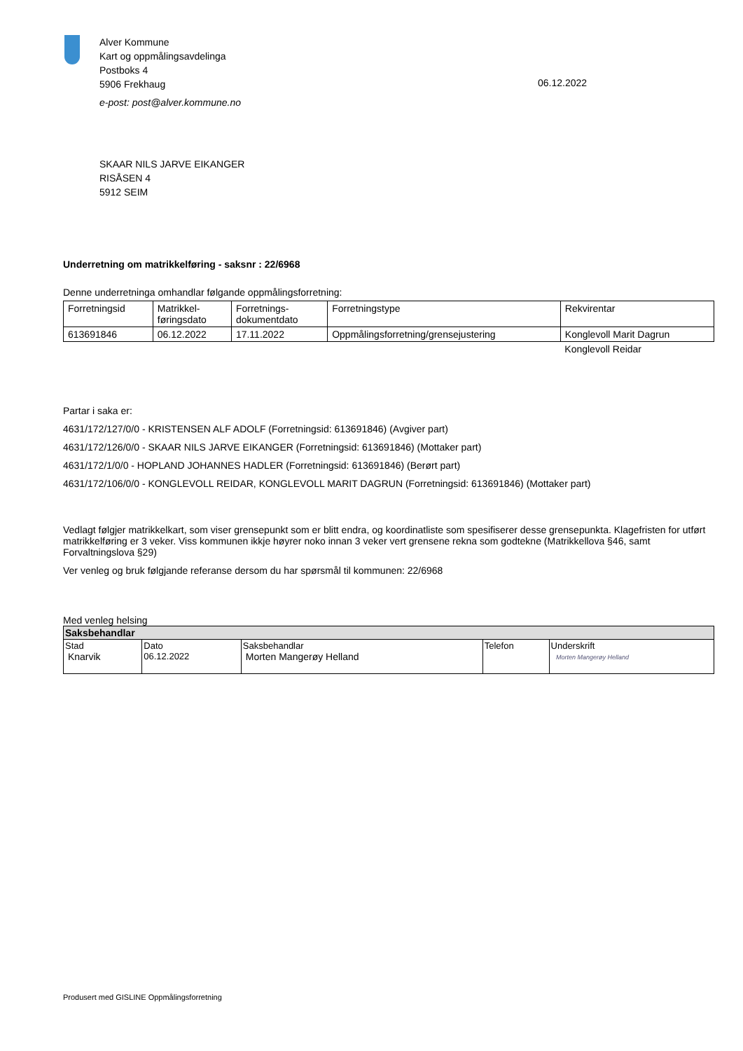Alver Kommune
Kart og oppmålingsavdelinga
Postboks 4
5906 Frekhaug
e-post: post@alver.kommune.no
06.12.2022
SKAAR NILS JARVE EIKANGER
RISÅSEN 4
5912 SEIM
Underretning om matrikkelføring - saksnr : 22/6968
Denne underretninga omhandlar følgande oppmålingsforretning:
| Forretningsid | Matrikkel- føringsdato | Forretnings- dokumentdato | Forretningstype | Rekvirentar |
| --- | --- | --- | --- | --- |
| 613691846 | 06.12.2022 | 17.11.2022 | Oppmålingsforretning/grensejustering | Konglevoll Marit Dagrun |
| | | | | Konglevoll Reidar |
Partar i saka er:
4631/172/127/0/0 - KRISTENSEN ALF ADOLF (Forretningsid: 613691846) (Avgiver part)
4631/172/126/0/0 - SKAAR NILS JARVE EIKANGER (Forretningsid: 613691846) (Mottaker part)
4631/172/1/0/0 - HOPLAND JOHANNES HADLER (Forretningsid: 613691846) (Berørt part)
4631/172/106/0/0 - KONGLEVOLL REIDAR, KONGLEVOLL MARIT DAGRUN (Forretningsid: 613691846) (Mottaker part)
Vedlagt følgjer matrikkelkart, som viser grensepunkt som er blitt endra, og koordinatliste som spesifiserer desse grensepunkta. Klagefristen for utført matrikkelføring er 3 veker. Viss kommunen ikkje høyrer noko innan 3 veker vert grensene rekna som godtekne (Matrikkellova §46, samt Forvaltningslova §29)
Ver venleg og bruk følgjande referanse dersom du har spørsmål til kommunen: 22/6968
Med venleg helsing
| Saksbehandlar | | | | |
| Stad Knarvik | Dato 06.12.2022 | Saksbehandlar Morten Mangerøy Helland | Telefon | Underskrift Morten Mangerøy Helland |
Produsert med GISLINE Oppmålingsforretning